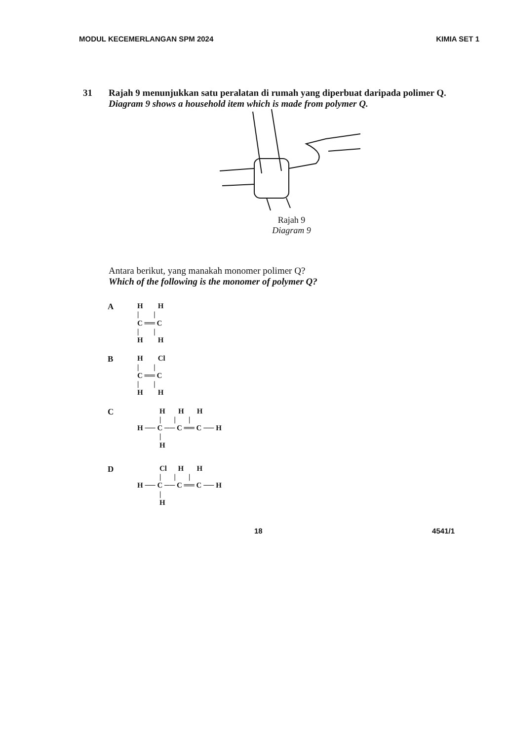MODUL KECEMERLANGAN SPM 2024 KIMIA SET 1
31 Rajah 9 menunjukkan satu peralatan di rumah yang diperbuat daripada polimer Q.
Diagram 9 shows a household item which is made from polymer Q.
Rajah 9
Diagram 9
Antara berikut, yang manakah monomer polimer Q?
Which of the following is the monomer of polymer Q?
A
H H | | C ══ C | | H H
B
H Cl | | C ══ C | | H H
C
H H H | | | H ── C ── C ══ C ── H | H
D
Cl H H | | | H ── C ── C ══ C ── H | H
18 4541/1